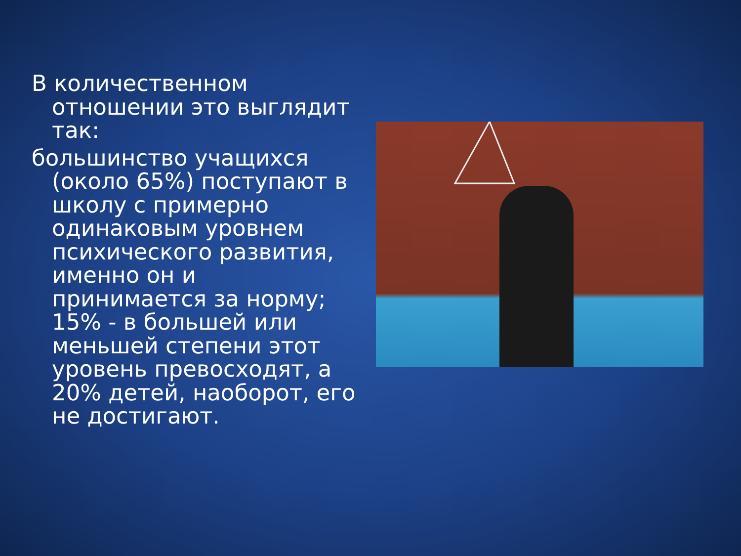В количественном отношении это выглядит так:
большинство учащихся (около 65%) поступают в школу с примерно одинаковым уровнем психического развития, именно он и принимается за норму; 15% - в большей или меньшей степени этот уровень превосходят, а 20% детей, наоборот, его не достигают.